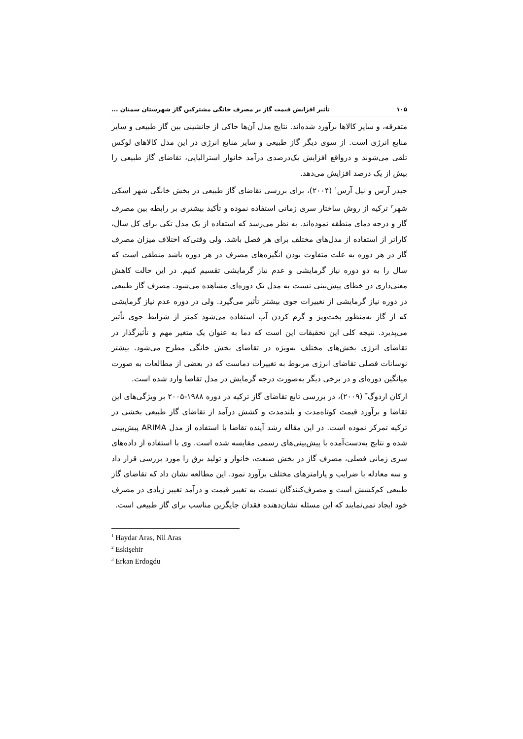۱۰۵ تأثیر افزایش قیمت گاز بر مصرف خانگی مشترکین گاز شهرستان سمنان ...
متفرقه، و سایر کالاها برآورد شده‌اند. نتایج مدل آن‌ها حاکی از جانشینی بین گاز طبیعی و سایر منابع انرژی است. از سوی دیگر گاز طبیعی و سایر منابع انرژی در این مدل کالاهای لوکس تلقی می‌شوند و درواقع افزایش یک‌درصدی درآمد خانوار استرالیایی، تقاضای گاز طبیعی را بیش از یک درصد افزایش می‌دهد.
حیدر آرس و نیل آرس<sup>۱</sup> (۲۰۰۴)، برای بررسی تقاضای گاز طبیعی در بخش خانگی شهر اسکی شهر<sup>۲</sup> ترکیه از روش ساختار سری زمانی استفاده نموده و تأکید بیشتری بر رابطه بین مصرف گاز و درجه دمای منطقه نموده‌اند. به نظر می‌رسد که استفاده از یک مدل تکی برای کل سال، کاراتر از استفاده از مدل‌های مختلف برای هر فصل باشد. ولی وقتی‌که اختلاف میزان مصرف گاز در هر دوره به علت متفاوت بودن انگیزه‌های مصرف در هر دوره باشد منطقی است که سال را به دو دوره نیاز گرمایشی و عدم نیاز گرمایشی تقسیم کنیم. در این حالت کاهش معنی‌داری در خطای پیش‌بینی نسبت به مدل تک دوره‌ای مشاهده می‌شود. مصرف گاز طبیعی در دوره نیاز گرمایشی از تغییرات جوی بیشتر تأثیر می‌گیرد. ولی در دوره عدم نیاز گرمایشی که از گاز به‌منظور پخت‌وپز و گرم کردن آب استفاده می‌شود کمتر از شرایط جوی تأثیر می‌پذیرد. نتیجه کلی این تحقیقات این است که دما به عنوان یک متغیر مهم و تأثیرگذار در تقاضای انرژی بخش‌های مختلف به‌ویژه در تقاضای بخش خانگی مطرح می‌شود. بیشتر نوسانات فصلی تقاضای انرژی مربوط به تغییرات دماست که در بعضی از مطالعات به صورت میانگین دوره‌ای و در برخی دیگر به‌صورت درجه گرمایش در مدل تقاضا وارد شده است.
ارکان اردوگ<sup>۳</sup> (۲۰۰۹)، در بررسی تابع تقاضای گاز ترکیه در دوره ۱۹۸۸-۲۰۰۵ بر ویژگی‌های این تقاضا و برآورد قیمت کوتاه‌مدت و بلندمدت و کشش درآمد از تقاضای گاز طبیعی بخشی در ترکیه تمرکز نموده است. در این مقاله رشد آینده تقاضا با استفاده از مدل ARIMA پیش‌بینی شده و نتایج به‌دست‌آمده با پیش‌بینی‌های رسمی مقایسه شده است. وی با استفاده از داده‌های سری زمانی فصلی، مصرف گاز در بخش صنعت، خانوار و تولید برق را مورد بررسی قرار داد و سه معادله با ضرایب و پارامترهای مختلف برآورد نمود. این مطالعه نشان داد که تقاضای گاز طبیعی کم‌کشش است و مصرف‌کنندگان نسبت به تغییر قیمت و درآمد تغییر زیادی در مصرف خود ایجاد نمی‌نمایند که این مسئله نشان‌دهنده فقدان جایگزین مناسب برای گاز طبیعی است.
<sup>1</sup> Haydar Aras, Nil Aras
<sup>2</sup> Eskişehir
<sup>3</sup> Erkan Erdogdu